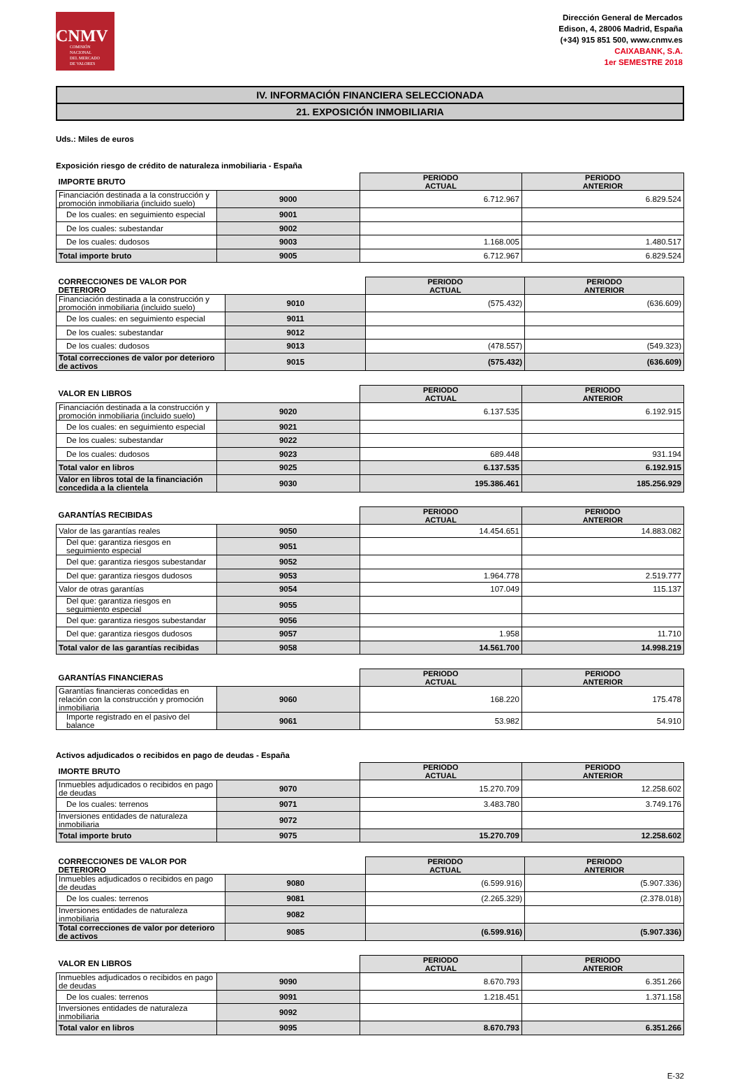CNMV
COMISIÓN
NACIONAL
DEL MERCADO
DE VALORES
Dirección General de Mercados
Edison, 4, 28006 Madrid, España
(+34) 915 851 500, www.cnmv.es
CAIXABANK, S.A.
1er SEMESTRE 2018
IV. INFORMACIÓN FINANCIERA SELECCIONADA
21. EXPOSICIÓN INMOBILIARIA
Uds.: Miles de euros
Exposición riesgo de crédito de naturaleza inmobiliaria - España
| IMPORTE BRUTO | | PERIODO ACTUAL | PERIODO ANTERIOR |
| --- | --- | --- | --- |
| Financiación destinada a la construcción y promoción inmobiliaria (incluido suelo) | 9000 | 6.712.967 | 6.829.524 |
| De los cuales: en seguimiento especial | 9001 | | |
| De los cuales: subestandar | 9002 | | |
| De los cuales: dudosos | 9003 | 1.168.005 | 1.480.517 |
| Total importe bruto | 9005 | 6.712.967 | 6.829.524 |
| CORRECCIONES DE VALOR POR DETERIORO | | PERIODO ACTUAL | PERIODO ANTERIOR |
| --- | --- | --- | --- |
| Financiación destinada a la construcción y promoción inmobiliaria (incluido suelo) | 9010 | (575.432) | (636.609) |
| De los cuales: en seguimiento especial | 9011 | | |
| De los cuales: subestandar | 9012 | | |
| De los cuales: dudosos | 9013 | (478.557) | (549.323) |
| Total correcciones de valor por deterioro de activos | 9015 | (575.432) | (636.609) |
| VALOR EN LIBROS | | PERIODO ACTUAL | PERIODO ANTERIOR |
| --- | --- | --- | --- |
| Financiación destinada a la construcción y promoción inmobiliaria (incluido suelo) | 9020 | 6.137.535 | 6.192.915 |
| De los cuales: en seguimiento especial | 9021 | | |
| De los cuales: subestandar | 9022 | | |
| De los cuales: dudosos | 9023 | 689.448 | 931.194 |
| Total valor en libros | 9025 | 6.137.535 | 6.192.915 |
| Valor en libros total de la financiación concedida a la clientela | 9030 | 195.386.461 | 185.256.929 |
| GARANTÍAS RECIBIDAS | | PERIODO ACTUAL | PERIODO ANTERIOR |
| --- | --- | --- | --- |
| Valor de las garantías reales | 9050 | 14.454.651 | 14.883.082 |
| Del que: garantiza riesgos en seguimiento especial | 9051 | | |
| Del que: garantiza riesgos subestandar | 9052 | | |
| Del que: garantiza riesgos dudosos | 9053 | 1.964.778 | 2.519.777 |
| Valor de otras garantías | 9054 | 107.049 | 115.137 |
| Del que: garantiza riesgos en seguimiento especial | 9055 | | |
| Del que: garantiza riesgos subestandar | 9056 | | |
| Del que: garantiza riesgos dudosos | 9057 | 1.958 | 11.710 |
| Total valor de las garantías recibidas | 9058 | 14.561.700 | 14.998.219 |
| GARANTÍAS FINANCIERAS | | PERIODO ACTUAL | PERIODO ANTERIOR |
| --- | --- | --- | --- |
| Garantías financieras concedidas en relación con la construcción y promoción inmobiliaria | 9060 | 168.220 | 175.478 |
| Importe registrado en el pasivo del balance | 9061 | 53.982 | 54.910 |
Activos adjudicados o recibidos en pago de deudas - España
| IMORTE BRUTO | | PERIODO ACTUAL | PERIODO ANTERIOR |
| --- | --- | --- | --- |
| Inmuebles adjudicados o recibidos en pago de deudas | 9070 | 15.270.709 | 12.258.602 |
| De los cuales: terrenos | 9071 | 3.483.780 | 3.749.176 |
| Inversiones entidades de naturaleza inmobiliaria | 9072 | | |
| Total importe bruto | 9075 | 15.270.709 | 12.258.602 |
| CORRECCIONES DE VALOR POR DETERIORO | | PERIODO ACTUAL | PERIODO ANTERIOR |
| --- | --- | --- | --- |
| Inmuebles adjudicados o recibidos en pago de deudas | 9080 | (6.599.916) | (5.907.336) |
| De los cuales: terrenos | 9081 | (2.265.329) | (2.378.018) |
| Inversiones entidades de naturaleza inmobiliaria | 9082 | | |
| Total correcciones de valor por deterioro de activos | 9085 | (6.599.916) | (5.907.336) |
| VALOR EN LIBROS | | PERIODO ACTUAL | PERIODO ANTERIOR |
| --- | --- | --- | --- |
| Inmuebles adjudicados o recibidos en pago de deudas | 9090 | 8.670.793 | 6.351.266 |
| De los cuales: terrenos | 9091 | 1.218.451 | 1.371.158 |
| Inversiones entidades de naturaleza inmobiliaria | 9092 | | |
| Total valor en libros | 9095 | 8.670.793 | 6.351.266 |
E-32